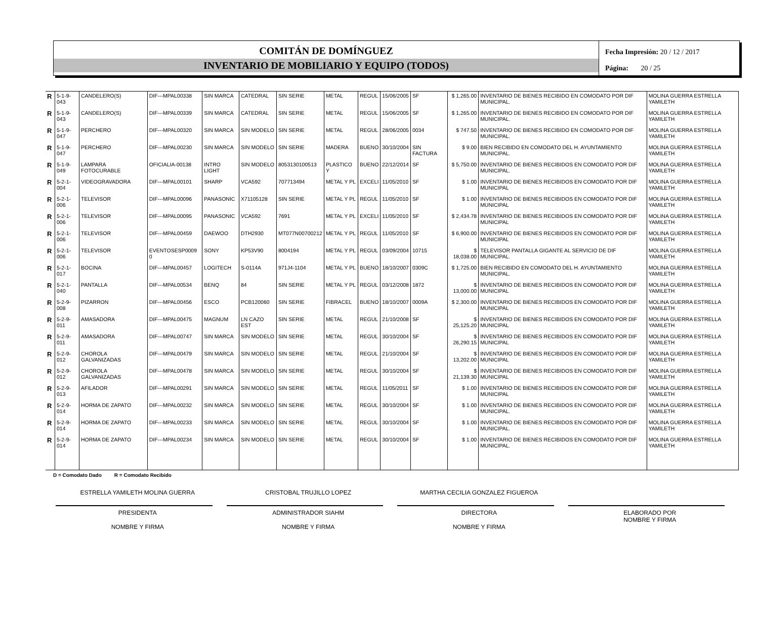COMITÁN DE DOMÍNGUEZ
INVENTARIO DE MOBILIARIO Y EQUIPO (TODOS)
Fecha Impresión: 20 / 12 / 2017
Página: 20 / 25
| R | 5-1-9-043 | CANDELERO(S) | DIF---MPAL00338 | SIN MARCA | CATEDRAL | SIN SERIE | METAL | REGUL | 15/06/2005 | SF | $ 1,265.00 | INVENTARIO DE BIENES RECIBIDO EN COMODATO POR DIF MUNICIPAL. | MOLINA GUERRA ESTRELLA YAMILETH |
| R | 5-1-9-043 | CANDELERO(S) | DIF---MPAL00339 | SIN MARCA | CATEDRAL | SIN SERIE | METAL | REGUL | 15/06/2005 | SF | $ 1,265.00 | INVENTARIO DE BIENES RECIBIDO EN COMODATO POR DIF MUNICIPAL. | MOLINA GUERRA ESTRELLA YAMILETH |
| R | 5-1-9-047 | PERCHERO | DIF---MPAL00320 | SIN MARCA | SIN MODELO | SIN SERIE | METAL | REGUL | 28/06/2005 | 0034 | $ 747.50 | INVENTARIO DE BIENES RECIBIDO EN COMODATO POR DIF MUNICIPAL. | MOLINA GUERRA ESTRELLA YAMILETH |
| R | 5-1-9-047 | PERCHERO | DIF---MPAL00230 | SIN MARCA | SIN MODELO | SIN SERIE | MADERA | BUENO | 30/10/2004 | SIN FACTURA | $ 9.00 | BIEN RECIBIDO EN COMODATO DEL H. AYUNTAMIENTO MUNICIPAL. | MOLINA GUERRA ESTRELLA YAMILETH |
| R | 5-1-9-049 | LAMPARA FOTOCURABLE | OFICIALIA-00138 | INTRO LIGHT | SIN MODELO | 8053130100513 | PLASTICO Y | BUENO | 22/12/2014 | SF | $ 5,750.00 | INVENTARIO DE BIENES RECIBIDOS EN COMODATO POR DIF MUNICIPAL. | MOLINA GUERRA ESTRELLA YAMILETH |
| R | 5-2-1-004 | VIDEOGRAVADORA | DIF---MPAL00101 | SHARP | VCA592 | 707713494 | METAL Y PL | EXCELI | 11/05/2010 | SF | $ 1.00 | INVENTARIO DE BIENES RECIBIDOS EN COMODATO POR DIF MUNICIPAL | MOLINA GUERRA ESTRELLA YAMILETH |
| R | 5-2-1-006 | TELEVISOR | DIF---MPAL00096 | PANASONIC | X71105128 | SIN SERIE | METAL Y PL | REGUL | 11/05/2010 | SF | $ 1.00 | INVENTARIO DE BIENES RECIBIDOS EN COMODATO POR DIF MUNICIPAL | MOLINA GUERRA ESTRELLA YAMILETH |
| R | 5-2-1-006 | TELEVISOR | DIF---MPAL00095 | PANASONIC | VCA592 | 7691 | METAL Y PL | EXCELI | 11/05/2010 | SF | $ 2,434.78 | INVENTARIO DE BIENES RECIBIDOS EN COMODATO POR DIF MUNICIPAL | MOLINA GUERRA ESTRELLA YAMILETH |
| R | 5-2-1-006 | TELEVISOR | DIF---MPAL00459 | DAEWOO | DTH2930 | MT077N00700212 | METAL Y PL | REGUL | 11/05/2010 | SF | $ 6,900.00 | INVENTARIO DE BIENES RECIBIDOS EN COMODATO POR DIF MUNICIPAL | MOLINA GUERRA ESTRELLA YAMILETH |
| R | 5-2-1-006 | TELEVISOR | EVENTOSESP0009 0 | SONY | KP53V90 | 8004194 | METAL Y PL | REGUL | 03/09/2004 | 10715 | $ 18,038.00 | TELEVISOR PANTALLA GIGANTE AL SERVICIO DE DIF MUNICIPAL. | MOLINA GUERRA ESTRELLA YAMILETH |
| R | 5-2-1-017 | BOCINA | DIF---MPAL00457 | LOGITECH | S-0114A | 971J4-1104 | METAL Y PL | BUENO | 18/10/2007 | 0309C | $ 1,725.00 | BIEN RECIBIDO EN COMODATO DEL H. AYUNTAMIENTO MUNICIPAL. | MOLINA GUERRA ESTRELLA YAMILETH |
| R | 5-2-1-040 | PANTALLA | DIF---MPAL00534 | BENQ | 84 | SIN SERIE | METAL Y PL | REGUL | 03/12/2008 | 1872 | $ 13,000.00 | INVENTARIO DE BIENES RECIBIDOS EN COMODATO POR DIF MUNICIPAL | MOLINA GUERRA ESTRELLA YAMILETH |
| R | 5-2-9-008 | PIZARRON | DIF---MPAL00456 | ESCO | PCB120060 | SIN SERIE | FIBRACEL | BUENO | 18/10/2007 | 0009A | $ 2,300.00 | INVENTARIO DE BIENES RECIBIDOS EN COMODATO POR DIF MUNICIPAL | MOLINA GUERRA ESTRELLA YAMILETH |
| R | 5-2-9-011 | AMASADORA | DIF---MPAL00475 | MAGNUM | LN CAZO EST | SIN SERIE | METAL | REGUL | 21/10/2008 | SF | $ 25,125.20 | INVENTARIO DE BIENES RECIBIDOS EN COMODATO POR DIF MUNICIPAL | MOLINA GUERRA ESTRELLA YAMILETH |
| R | 5-2-9-011 | AMASADORA | DIF---MPAL00747 | SIN MARCA | SIN MODELO | SIN SERIE | METAL | REGUL | 30/10/2004 | SF | $ 26,290.15 | INVENTARIO DE BIENES RECIBIDOS EN COMODATO POR DIF MUNICIPAL | MOLINA GUERRA ESTRELLA YAMILETH |
| R | 5-2-9-012 | CHOROLA GALVANIZADAS | DIF---MPAL00479 | SIN MARCA | SIN MODELO | SIN SERIE | METAL | REGUL | 21/10/2004 | SF | $ 13,202.00 | INVENTARIO DE BIENES RECIBIDOS EN COMODATO POR DIF MUNICIPAL | MOLINA GUERRA ESTRELLA YAMILETH |
| R | 5-2-9-012 | CHOROLA GALVANIZADAS | DIF---MPAL00478 | SIN MARCA | SIN MODELO | SIN SERIE | METAL | REGUL | 30/10/2004 | SF | $ 21,139.30 | INVENTARIO DE BIENES RECIBIDOS EN COMODATO POR DIF MUNICIPAL | MOLINA GUERRA ESTRELLA YAMILETH |
| R | 5-2-9-013 | AFILADOR | DIF---MPAL00291 | SIN MARCA | SIN MODELO | SIN SERIE | METAL | REGUL | 11/05/2011 | SF | $ 1.00 | INVENTARIO DE BIENES RECIBIDOS EN COMODATO POR DIF MUNICIPAL | MOLINA GUERRA ESTRELLA YAMILETH |
| R | 5-2-9-014 | HORMA DE ZAPATO | DIF---MPAL00232 | SIN MARCA | SIN MODELO | SIN SERIE | METAL | REGUL | 30/10/2004 | SF | $ 1.00 | INVENTARIO DE BIENES RECIBIDOS EN COMODATO POR DIF MUNICIPAL. | MOLINA GUERRA ESTRELLA YAMILETH |
| R | 5-2-9-014 | HORMA DE ZAPATO | DIF---MPAL00233 | SIN MARCA | SIN MODELO | SIN SERIE | METAL | REGUL | 30/10/2004 | SF | $ 1.00 | INVENTARIO DE BIENES RECIBIDOS EN COMODATO POR DIF MUNICIPAL. | MOLINA GUERRA ESTRELLA YAMILETH |
| R | 5-2-9-014 | HORMA DE ZAPATO | DIF---MPAL00234 | SIN MARCA | SIN MODELO | SIN SERIE | METAL | REGUL | 30/10/2004 | SF | $ 1.00 | INVENTARIO DE BIENES RECIBIDOS EN COMODATO POR DIF MUNICIPAL. | MOLINA GUERRA ESTRELLA YAMILETH |
D = Comodato Dado R = Comodato Recibido
ESTRELLA YAMILETH MOLINA GUERRA
PRESIDENTA
NOMBRE Y FIRMA
CRISTOBAL TRUJILLO LOPEZ
ADMINISTRADOR SIAHM
NOMBRE Y FIRMA
MARTHA CECILIA GONZALEZ FIGUEROA
DIRECTORA
NOMBRE Y FIRMA
ELABORADO POR
NOMBRE Y FIRMA